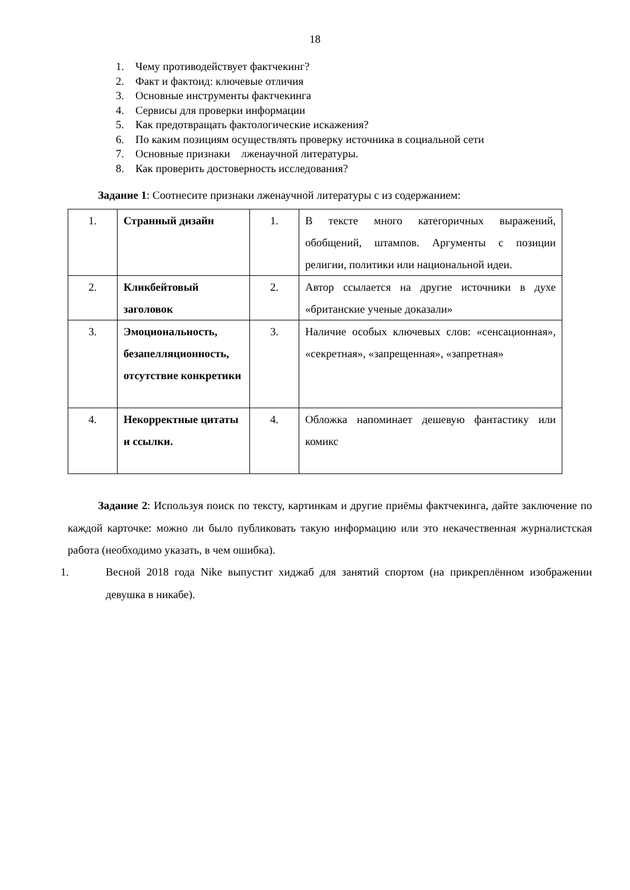18
1. Чему противодействует фактчекинг?
2. Факт и фактоид: ключевые отличия
3. Основные инструменты фактчекинга
4. Сервисы для проверки информации
5. Как предотвращать фактологические искажения?
6. По каким позициям осуществлять проверку источника в социальной сети
7. Основные признаки лженаучной литературы.
8. Как проверить достоверность исследования?
Задание 1: Соотнесите признаки лженаучной литературы с из содержанием:
| 1. | Странный дизайн | 1. | В тексте много категоричных выражений, обобщений, штампов. Аргументы с позиции религии, политики или национальной идеи. |
| 2. | Кликбейтовый заголовок | 2. | Автор ссылается на другие источники в духе «британские ученые доказали» |
| 3. | Эмоциональность, безапелляционность, отсутствие конкретики | 3. | Наличие особых ключевых слов: «сенсационная», «секретная», «запрещенная», «запретная» |
| 4. | Некорректные цитаты и ссылки. | 4. | Обложка напоминает дешевую фантастику или комикс |
Задание 2: Используя поиск по тексту, картинкам и другие приёмы фактчекинга, дайте заключение по каждой карточке: можно ли было публиковать такую информацию или это некачественная журналистская работа (необходимо указать, в чем ошибка).
1. Весной 2018 года Nike выпустит хиджаб для занятий спортом (на прикреплённом изображении девушка в никабе).